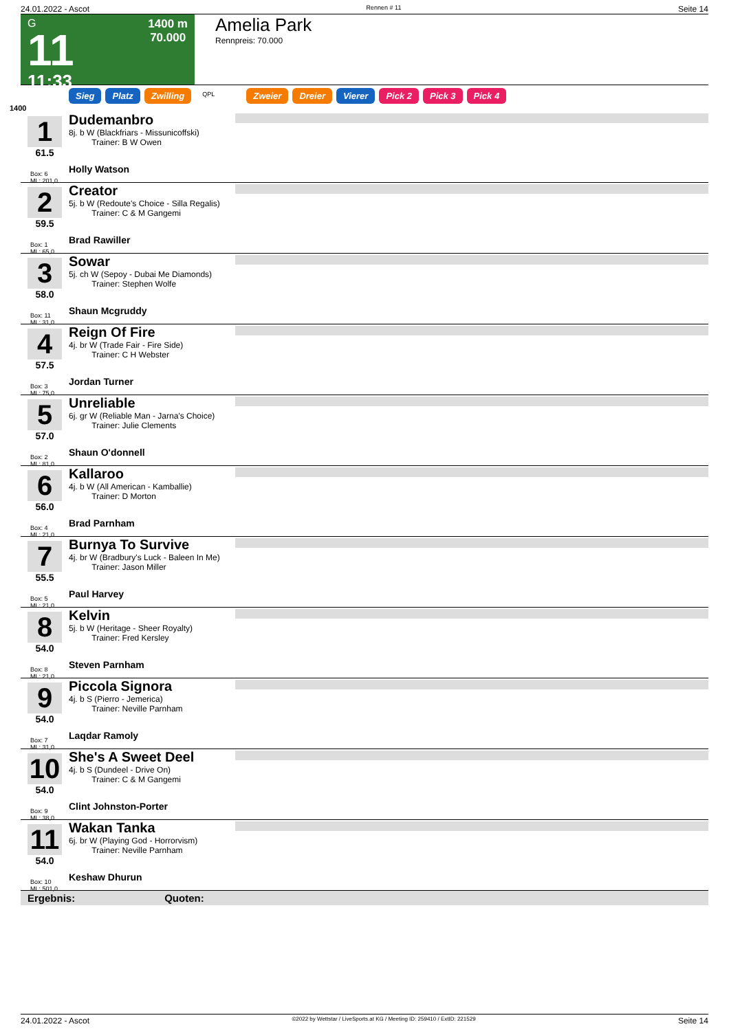24.01.2022 - Ascot Rennen # 11 Seite 14
G
11
11:33
1400 m
70.000
Amelia Park
Rennpreis: 70.000
Sieg Platz Zwilling QPL Zweier Dreier Vierer Pick 2 Pick 3 Pick 4
1400
1
61.5
Box: 6
ML: 201,0
Dudemanbro
8j. b W (Blackfriars - Missunicoffski)
Trainer: B W Owen
Holly Watson
2
59.5
Box: 1
ML: 65,0
Creator
5j. b W (Redoute's Choice - Silla Regalis)
Trainer: C & M Gangemi
Brad Rawiller
3
58.0
Box: 11
ML: 31,0
Sowar
5j. ch W (Sepoy - Dubai Me Diamonds)
Trainer: Stephen Wolfe
Shaun Mcgruddy
4
57.5
Box: 3
ML: 75,0
Reign Of Fire
4j. br W (Trade Fair - Fire Side)
Trainer: C H Webster
Jordan Turner
5
57.0
Box: 2
ML: 81,0
Unreliable
6j. gr W (Reliable Man - Jarna's Choice)
Trainer: Julie Clements
Shaun O'donnell
6
56.0
Box: 4
ML: 21,0
Kallaroo
4j. b W (All American - Kamballie)
Trainer: D Morton
Brad Parnham
7
55.5
Box: 5
ML: 21,0
Burnya To Survive
4j. br W (Bradbury's Luck - Baleen In Me)
Trainer: Jason Miller
Paul Harvey
8
54.0
Box: 8
ML: 21,0
Kelvin
5j. b W (Heritage - Sheer Royalty)
Trainer: Fred Kersley
Steven Parnham
9
54.0
Box: 7
ML: 31,0
Piccola Signora
4j. b S (Pierro - Jemerica)
Trainer: Neville Parnham
Laqdar Ramoly
10
54.0
Box: 9
ML: 38,0
She's A Sweet Deel
4j. b S (Dundeel - Drive On)
Trainer: C & M Gangemi
Clint Johnston-Porter
11
54.0
Box: 10
ML: 501,0
Wakan Tanka
6j. br W (Playing God - Horrorvism)
Trainer: Neville Parnham
Keshaw Dhurun
Ergebnis: Quoten:
24.01.2022 - Ascot ©2022 by Wettstar / LiveSports.at KG / Meeting ID: 259410 / ExtID: 221529 Seite 14